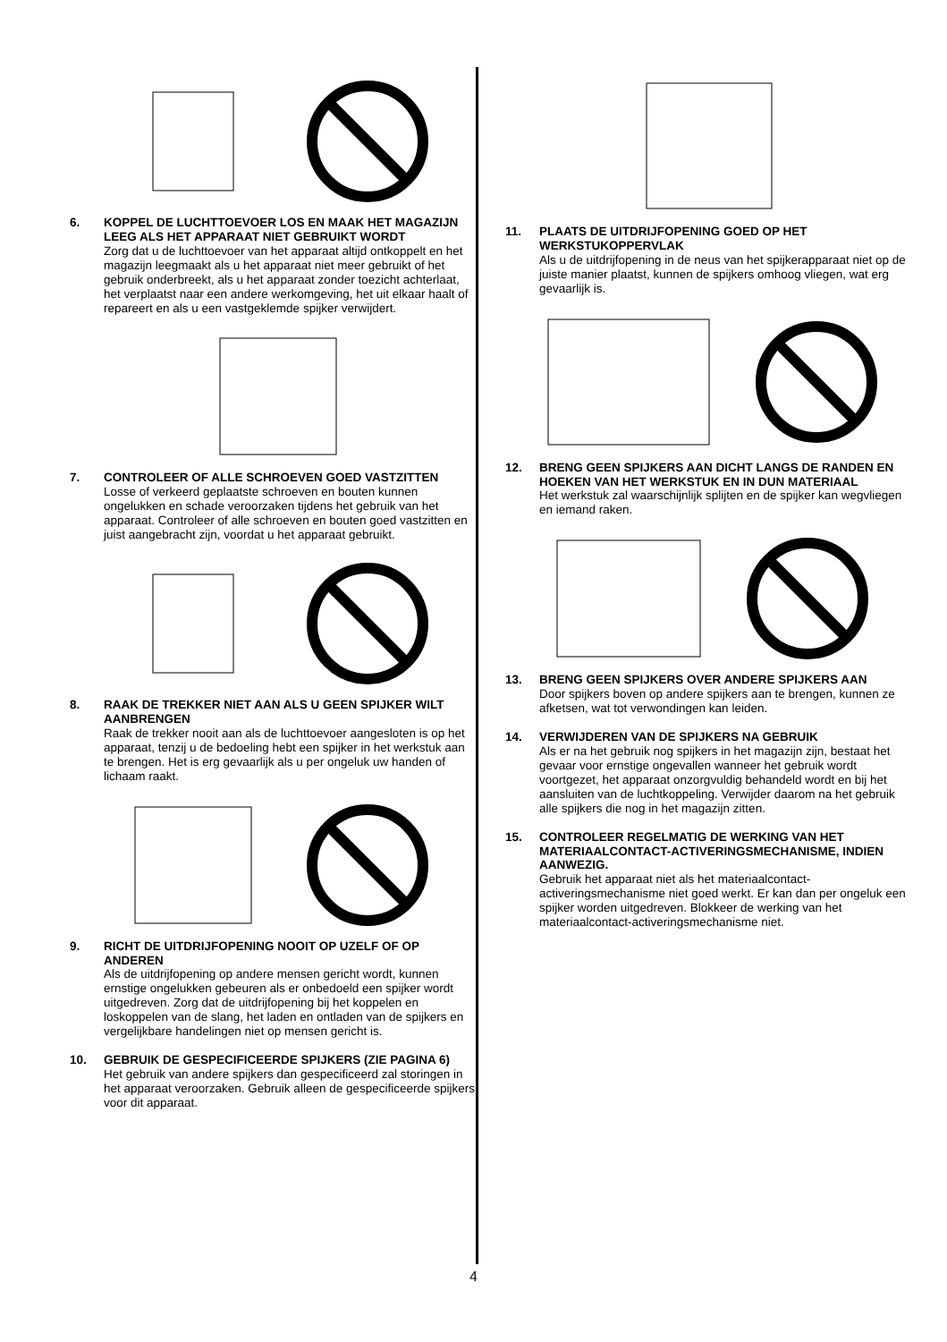6. KOPPEL DE LUCHTTOEVOER LOS EN MAAK HET MAGAZIJN LEEG ALS HET APPARAAT NIET GEBRUIKT WORDT
Zorg dat u de luchttoevoer van het apparaat altijd ontkoppelt en het magazijn leegmaakt als u het apparaat niet meer gebruikt of het gebruik onderbreekt, als u het apparaat zonder toezicht achterlaat, het verplaatst naar een andere werkomgeving, het uit elkaar haalt of repareert en als u een vastgeklemde spijker verwijdert.
7. CONTROLEER OF ALLE SCHROEVEN GOED VASTZITTEN
Losse of verkeerd geplaatste schroeven en bouten kunnen ongelukken en schade veroorzaken tijdens het gebruik van het apparaat. Controleer of alle schroeven en bouten goed vastzitten en juist aangebracht zijn, voordat u het apparaat gebruikt.
8. RAAK DE TREKKER NIET AAN ALS U GEEN SPIJKER WILT AANBRENGEN
Raak de trekker nooit aan als de luchttoevoer aangesloten is op het apparaat, tenzij u de bedoeling hebt een spijker in het werkstuk aan te brengen. Het is erg gevaarlijk als u per ongeluk uw handen of lichaam raakt.
9. RICHT DE UITDRIJFOPENING NOOIT OP UZELF OF OP ANDEREN
Als de uitdrijfopening op andere mensen gericht wordt, kunnen ernstige ongelukken gebeuren als er onbedoeld een spijker wordt uitgedreven. Zorg dat de uitdrijfopening bij het koppelen en loskoppelen van de slang, het laden en ontladen van de spijkers en vergelijkbare handelingen niet op mensen gericht is.
10. GEBRUIK DE GESPECIFICEERDE SPIJKERS (ZIE PAGINA 6)
Het gebruik van andere spijkers dan gespecificeerd zal storingen in het apparaat veroorzaken. Gebruik alleen de gespecificeerde spijkers voor dit apparaat.
11. PLAATS DE UITDRIJFOPENING GOED OP HET WERKSTUKOPPERVLAK
Als u de uitdrijfopening in de neus van het spijkerapparaat niet op de juiste manier plaatst, kunnen de spijkers omhoog vliegen, wat erg gevaarlijk is.
12. BRENG GEEN SPIJKERS AAN DICHT LANGS DE RANDEN EN HOEKEN VAN HET WERKSTUK EN IN DUN MATERIAAL
Het werkstuk zal waarschijnlijk splijten en de spijker kan wegvliegen en iemand raken.
13. BRENG GEEN SPIJKERS OVER ANDERE SPIJKERS AAN
Door spijkers boven op andere spijkers aan te brengen, kunnen ze afketsen, wat tot verwondingen kan leiden.
14. VERWIJDEREN VAN DE SPIJKERS NA GEBRUIK
Als er na het gebruik nog spijkers in het magazijn zijn, bestaat het gevaar voor ernstige ongevallen wanneer het gebruik wordt voortgezet, het apparaat onzorgvuldig behandeld wordt en bij het aansluiten van de luchtkoppeling. Verwijder daarom na het gebruik alle spijkers die nog in het magazijn zitten.
15. CONTROLEER REGELMATIG DE WERKING VAN HET MATERIAALCONTACT-ACTIVERINGSMECHANISME, INDIEN AANWEZIG.
Gebruik het apparaat niet als het materiaalcontact-activeringsmechanisme niet goed werkt. Er kan dan per ongeluk een spijker worden uitgedreven. Blokkeer de werking van het materiaalcontact-activeringsmechanisme niet.
4